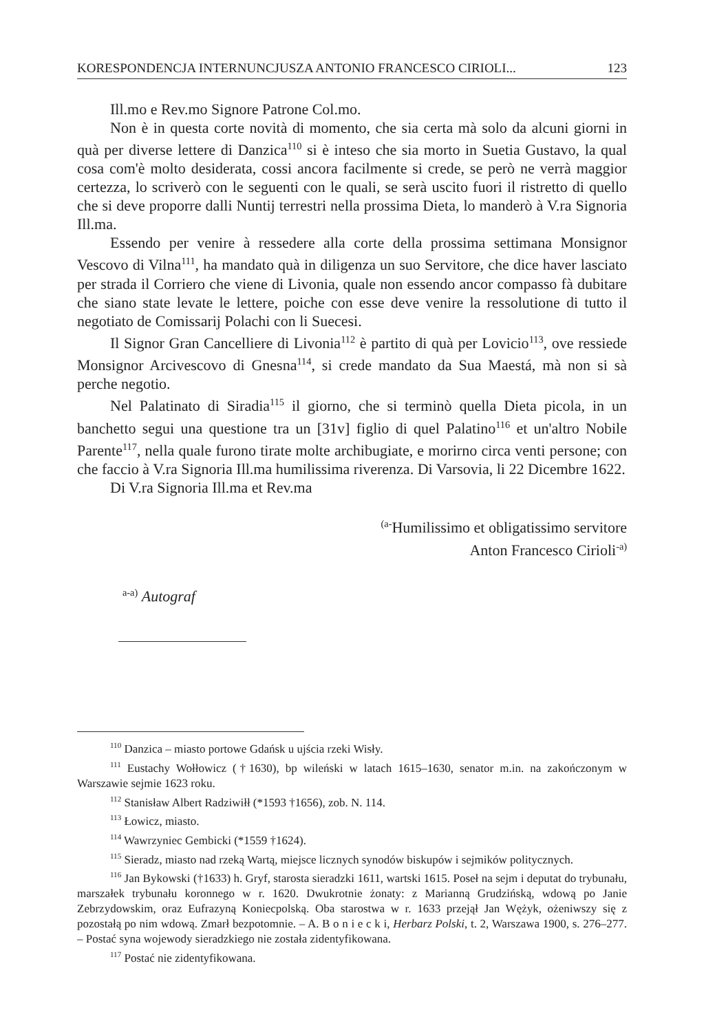KORESPONDENCJA INTERNUNCJUSZA ANTONIO FRANCESCO CIRIOLI... 123
Ill.mo e Rev.mo Signore Patrone Col.mo.
Non è in questa corte novità di momento, che sia certa mà solo da alcuni giorni in quà per diverse lettere di Danzica<sup>110</sup> si è inteso che sia morto in Suetia Gustavo, la qual cosa com'è molto desiderata, cossi ancora facilmente si crede, se però ne verrà maggior certezza, lo scriverò con le seguenti con le quali, se serà uscito fuori il ristretto di quello che si deve proporre dalli Nuntij terrestri nella prossima Dieta, lo manderò à V.ra Signoria Ill.ma.
Essendo per venire à ressedere alla corte della prossima settimana Monsignor Vescovo di Vilna<sup>111</sup>, ha mandato quà in diligenza un suo Servitore, che dice haver lasciato per strada il Corriero che viene di Livonia, quale non essendo ancor compasso fà dubitare che siano state levate le lettere, poiche con esse deve venire la ressolutione di tutto il negotiato de Comissarij Polachi con li Suecesi.
Il Signor Gran Cancelliere di Livonia<sup>112</sup> è partito di quà per Lovicio<sup>113</sup>, ove ressiede Monsignor Arcivescovo di Gnesna<sup>114</sup>, si crede mandato da Sua Maestá, mà non si sà perche negotio.
Nel Palatinato di Siradia<sup>115</sup> il giorno, che si terminò quella Dieta picola, in un banchetto segui una questione tra un [31v] figlio di quel Palatino<sup>116</sup> et un'altro Nobile Parente<sup>117</sup>, nella quale furono tirate molte archibugiate, e morirno circa venti persone; con che faccio à V.ra Signoria Ill.ma humilissima riverenza. Di Varsovia, li 22 Dicembre 1622.
Di V.ra Signoria Ill.ma et Rev.ma
<sup>(a-</sup>Humilissimo et obligatissimo servitore
Anton Francesco Cirioli<sup>-a)</sup>
<sup>a-a)</sup> Autograf
<sup>110</sup> Danzica – miasto portowe Gdańsk u ujścia rzeki Wisły.
<sup>111</sup> Eustachy Wołłowicz (†1630), bp wileński w latach 1615–1630, senator m.in. na zakończonym w Warszawie sejmie 1623 roku.
<sup>112</sup> Stanisław Albert Radziwiłł (*1593 †1656), zob. N. 114.
<sup>113</sup> Łowicz, miasto.
<sup>114</sup> Wawrzyniec Gembicki (*1559 †1624).
<sup>115</sup> Sieradz, miasto nad rzeką Wartą, miejsce licznych synodów biskupów i sejmików politycznych.
<sup>116</sup> Jan Bykowski (†1633) h. Gryf, starosta sieradzki 1611, wartski 1615. Poseł na sejm i deputat do trybunału, marszałek trybunału koronnego w r. 1620. Dwukrotnie żonaty: z Marianną Grudzińską, wdową po Janie Zebrzydowskim, oraz Eufrazyną Koniecpolską. Oba starostwa w r. 1633 przejął Jan Wężyk, ożeniwszy się z pozostałą po nim wdową. Zmarł bezpotomnie. – A. B o n i e c k i, Herbarz Polski, t. 2, Warszawa 1900, s. 276–277. – Postać syna wojewody sieradzkiego nie została zidentyfikowana.
<sup>117</sup> Postać nie zidentyfikowana.